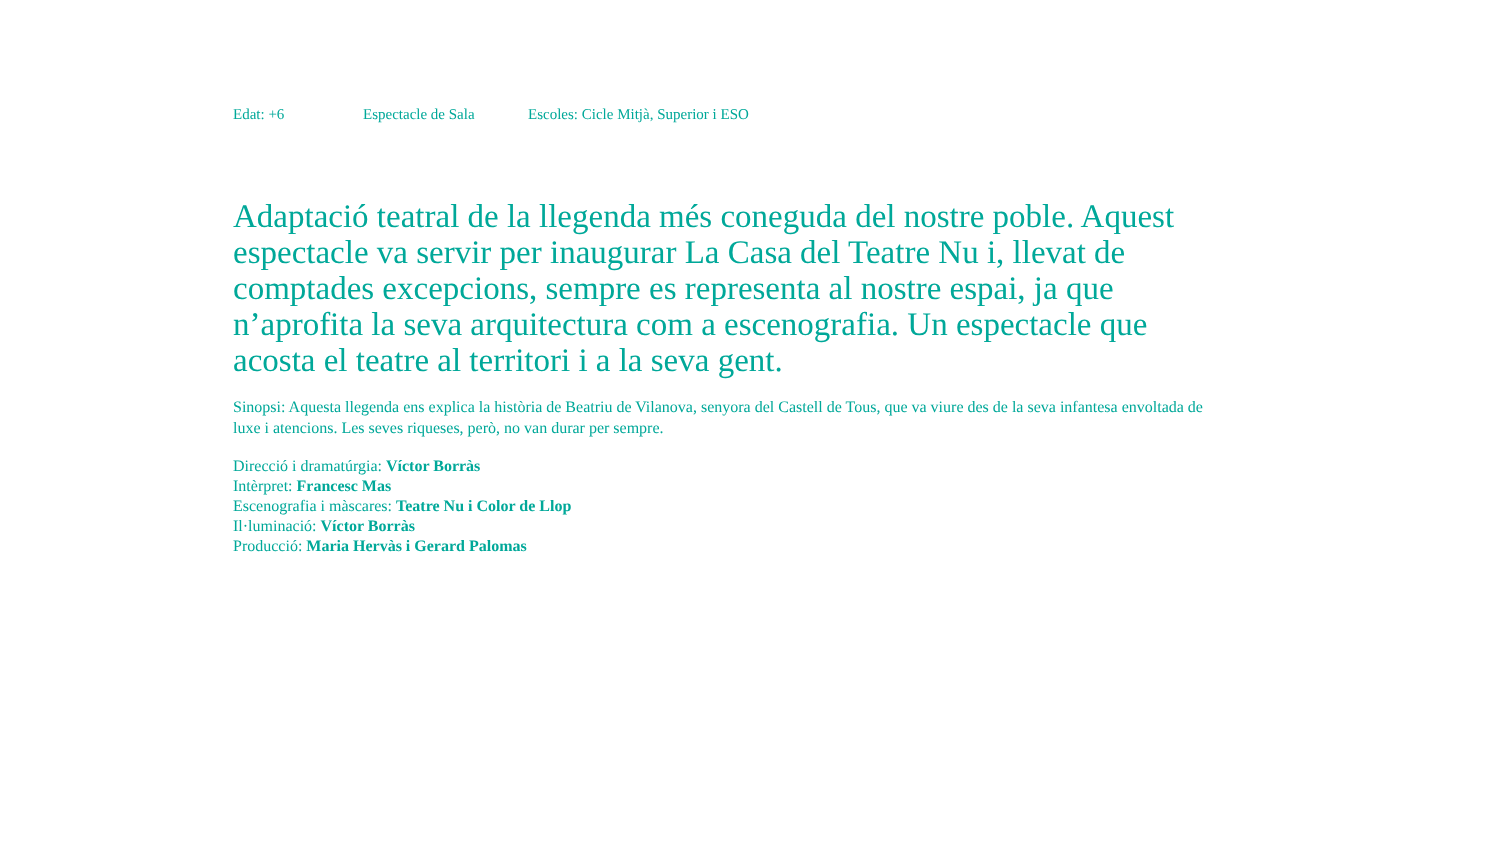Edat: +6 Espectacle de Sala Escoles: Cicle Mitjà, Superior i ESO
Adaptació teatral de la llegenda més coneguda del nostre poble. Aquest espectacle va servir per inaugurar La Casa del Teatre Nu i, llevat de comptades excepcions, sempre es representa al nostre espai, ja que n’aprofita la seva arquitectura com a escenografia. Un espectacle que acosta el teatre al territori i a la seva gent.
Sinopsi: Aquesta llegenda ens explica la història de Beatriu de Vilanova, senyora del Castell de Tous, que va viure des de la seva infantesa envoltada de luxe i atencions. Les seves riqueses, però, no van durar per sempre.
Direcció i dramatúrgia: Víctor Borràs
Intèrpret: Francesc Mas
Escenografia i màscares: Teatre Nu i Color de Llop
Il·luminació: Víctor Borràs
Producció: Maria Hervàs i Gerard Palomas